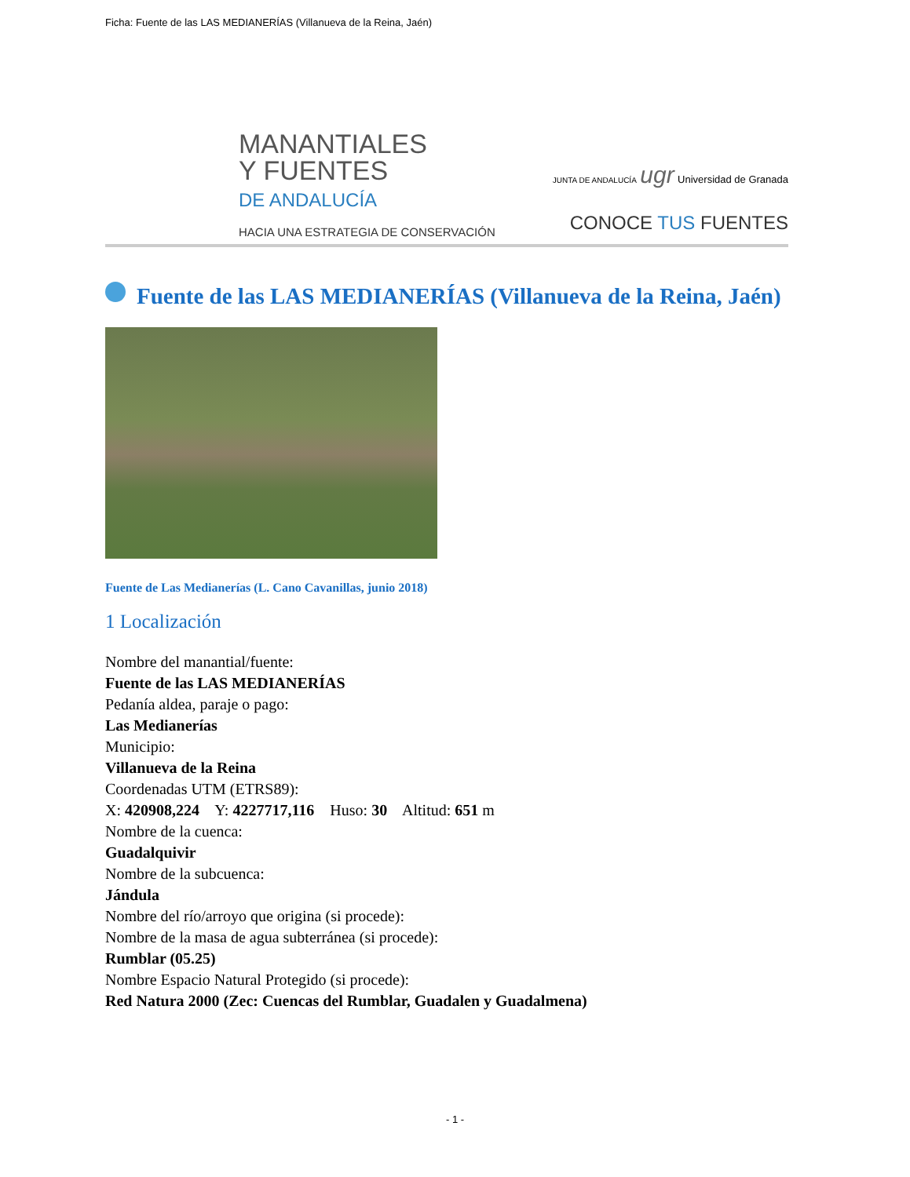Ficha: Fuente de las LAS MEDIANERÍAS (Villanueva de la Reina, Jaén)
MANANTIALES
Y FUENTES
DE ANDALUCÍA
HACIA UNA ESTRATEGIA DE CONSERVACIÓN
JUNTA DE ANDALUCÍA ugr Universidad de Granada
CONOCE TUS FUENTES
Fuente de las LAS MEDIANERÍAS (Villanueva de la Reina, Jaén)
Fuente de Las Medianerías (L. Cano Cavanillas, junio 2018)
1 Localización
Nombre del manantial/fuente:
Fuente de las LAS MEDIANERÍAS
Pedanía aldea, paraje o pago:
Las Medianerías
Municipio:
Villanueva de la Reina
Coordenadas UTM (ETRS89):
X: 420908,224 Y: 4227717,116 Huso: 30 Altitud: 651 m
Nombre de la cuenca:
Guadalquivir
Nombre de la subcuenca:
Jándula
Nombre del río/arroyo que origina (si procede):
Nombre de la masa de agua subterránea (si procede):
Rumblar (05.25)
Nombre Espacio Natural Protegido (si procede):
Red Natura 2000 (Zec: Cuencas del Rumblar, Guadalen y Guadalmena)
- 1 -